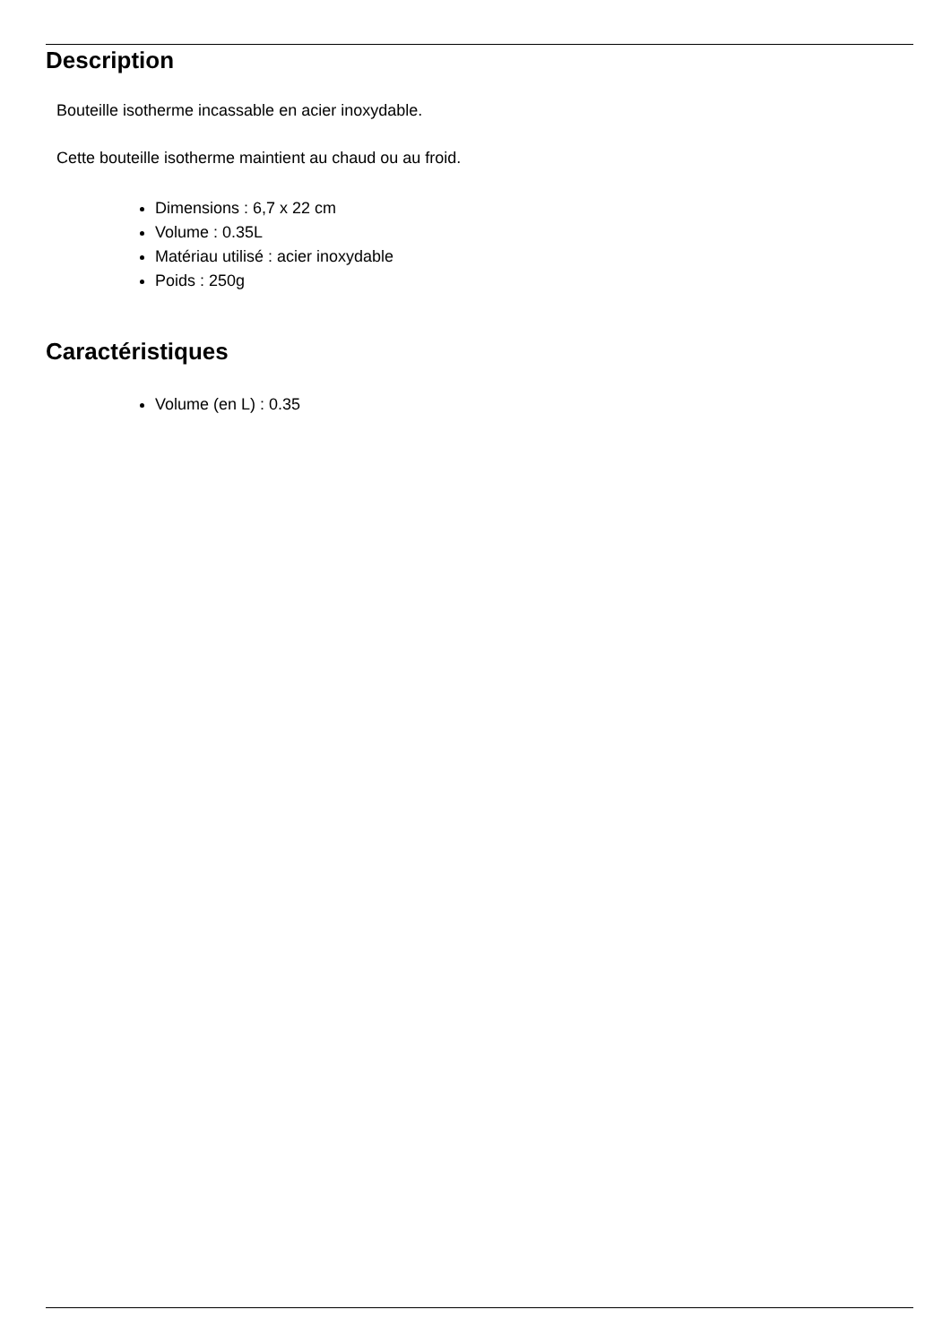Description
Bouteille isotherme incassable en acier inoxydable.
Cette bouteille isotherme maintient au chaud ou au froid.
Dimensions : 6,7 x 22 cm
Volume : 0.35L
Matériau utilisé : acier inoxydable
Poids : 250g
Caractéristiques
Volume (en L) : 0.35